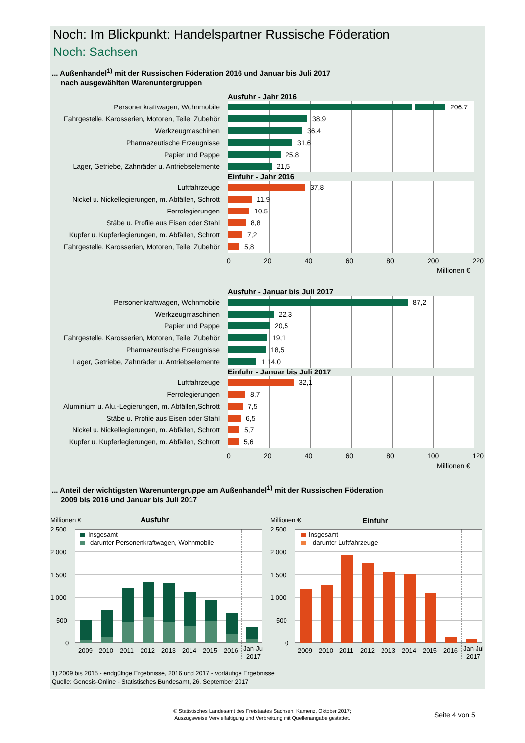Noch: Im Blickpunkt: Handelspartner Russische Föderation
Noch: Sachsen
... Außenhandel<sup>1)</sup> mit der Russischen Föderation 2016 und Januar bis Juli 2017
nach ausgewählten Warenuntergruppen
Ausfuhr - Jahr 2016
Personenkraftwagen, Wohnmobile
206,7
Fahrgestelle, Karosserien, Motoren, Teile, Zubehör
38,9
Werkzeugmaschinen
36,4
Pharmazeutische Erzeugnisse
31,6
Papier und Pappe
25,8
Lager, Getriebe, Zahnräder u. Antriebselemente
21,5
Einfuhr - Jahr 2016
Luftfahrzeuge
37,8
Nickel u. Nickellegierungen, m. Abfällen, Schrott
11,9
Ferrolegierungen
10,5
Stäbe u. Profile aus Eisen oder Stahl
8,8
Kupfer u. Kupferlegierungen, m. Abfällen, Schrott
7,2
Fahrgestelle, Karosserien, Motoren, Teile, Zubehör
5,8
0 20 40 60 80 200 220
Millionen €
Ausfuhr - Januar bis Juli 2017
Personenkraftwagen, Wohnmobile
87,2
Werkzeugmaschinen
22,3
Papier und Pappe
20,5
Fahrgestelle, Karosserien, Motoren, Teile, Zubehör
19,1
Pharmazeutische Erzeugnisse
18,5
Lager, Getriebe, Zahnräder u. Antriebselemente
1 14,0
Einfuhr - Januar bis Juli 2017
Luftfahrzeuge
32,1
Ferrolegierungen
8,7
Aluminium u. Alu.-Legierungen, m. Abfällen,Schrott
7,5
Stäbe u. Profile aus Eisen oder Stahl
6,5
Nickel u. Nickellegierungen, m. Abfällen, Schrott
5,7
Kupfer u. Kupferlegierungen, m. Abfällen, Schrott
5,6
0 20 40 60 80 100 120
Millionen €
... Anteil der wichtigsten Warenuntergruppe am Außenhandel<sup>1)</sup> mit der Russischen Föderation
2009 bis 2016 und Januar bis Juli 2017
Millionen €
Ausfuhr
2 500
2 000
1 500
1 000
500
0
Insgesamt
darunter Personenkraftwagen, Wohnmobile
2009
2010
2011
2012
2013
2014
2015
2016
Jan-Jul
2017
Millionen €
Einfuhr
2 500
2 000
1 500
1 000
500
0
Insgesamt
darunter Luftfahrzeuge
2009
2010
2011
2012
2013
2014
2015
2016
Jan-Jul
2017
1) 2009 bis 2015 - endgültige Ergebnisse, 2016 und 2017 - vorläufige Ergebnisse
Quelle: Genesis-Online - Statistisches Bundesamt, 26. September 2017
© Statistisches Landesamt des Freistaates Sachsen, Kamenz, Oktober 2017;
Auszugsweise Vervielfältigung und Verbreitung mit Quellenangabe gestattet.
Seite 4 von 5